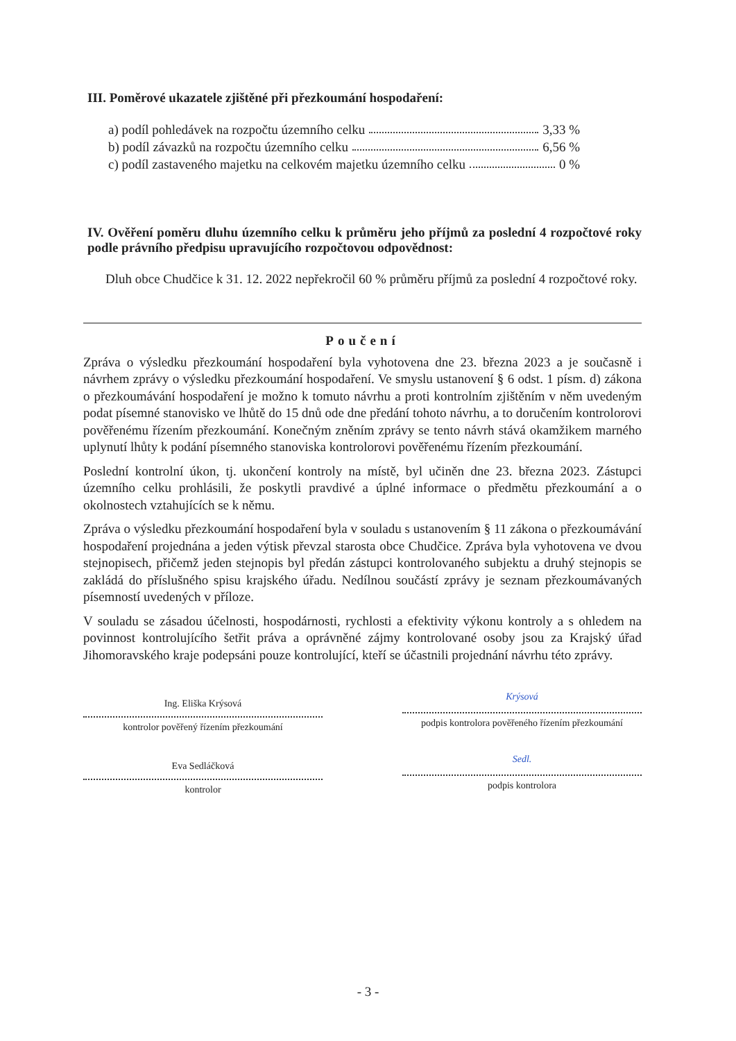III. Poměrové ukazatele zjištěné při přezkoumání hospodaření:
a) podíl pohledávek na rozpočtu územního celku 3,33 %
b) podíl závazků na rozpočtu územního celku 6,56 %
c) podíl zastaveného majetku na celkovém majetku územního celku 0 %
IV. Ověření poměru dluhu územního celku k průměru jeho příjmů za poslední 4 rozpočtové roky podle právního předpisu upravujícího rozpočtovou odpovědnost:
Dluh obce Chudčice k 31. 12. 2022 nepřekročil 60 % průměru příjmů za poslední 4 rozpočtové roky.
Poučení
Zpráva o výsledku přezkoumání hospodaření byla vyhotovena dne 23. března 2023 a je současně i návrhem zprávy o výsledku přezkoumání hospodaření. Ve smyslu ustanovení § 6 odst. 1 písm. d) zákona o přezkoumávání hospodaření je možno k tomuto návrhu a proti kontrolním zjištěním v něm uvedeným podat písemné stanovisko ve lhůtě do 15 dnů ode dne předání tohoto návrhu, a to doručením kontrolorovi pověřenému řízením přezkoumání. Konečným zněním zprávy se tento návrh stává okamžikem marného uplynutí lhůty k podání písemného stanoviska kontrolorovi pověřenému řízením přezkoumání.
Poslední kontrolní úkon, tj. ukončení kontroly na místě, byl učiněn dne 23. března 2023. Zástupci územního celku prohlásili, že poskytli pravdivé a úplné informace o předmětu přezkoumání a o okolnostech vztahujících se k němu.
Zpráva o výsledku přezkoumání hospodaření byla v souladu s ustanovením § 11 zákona o přezkoumávání hospodaření projednána a jeden výtisk převzal starosta obce Chudčice. Zpráva byla vyhotovena ve dvou stejnopisech, přičemž jeden stejnopis byl předán zástupci kontrolovaného subjektu a druhý stejnopis se zakládá do příslušného spisu krajského úřadu. Nedílnou součástí zprávy je seznam přezkoumávaných písemností uvedených v příloze.
V souladu se zásadou účelnosti, hospodárnosti, rychlosti a efektivity výkonu kontroly a s ohledem na povinnost kontrolujícího šetřit práva a oprávněné zájmy kontrolované osoby jsou za Krajský úřad Jihomoravského kraje podepsáni pouze kontrolující, kteří se účastnili projednání návrhu této zprávy.
Ing. Eliška Krýsová
kontrolor pověřený řízením přezkoumání
Krýsová
podpis kontrolora pověřeného řízením přezkoumání
Eva Sedláčková
kontrolor
Sedl.
podpis kontrolora
- 3 -